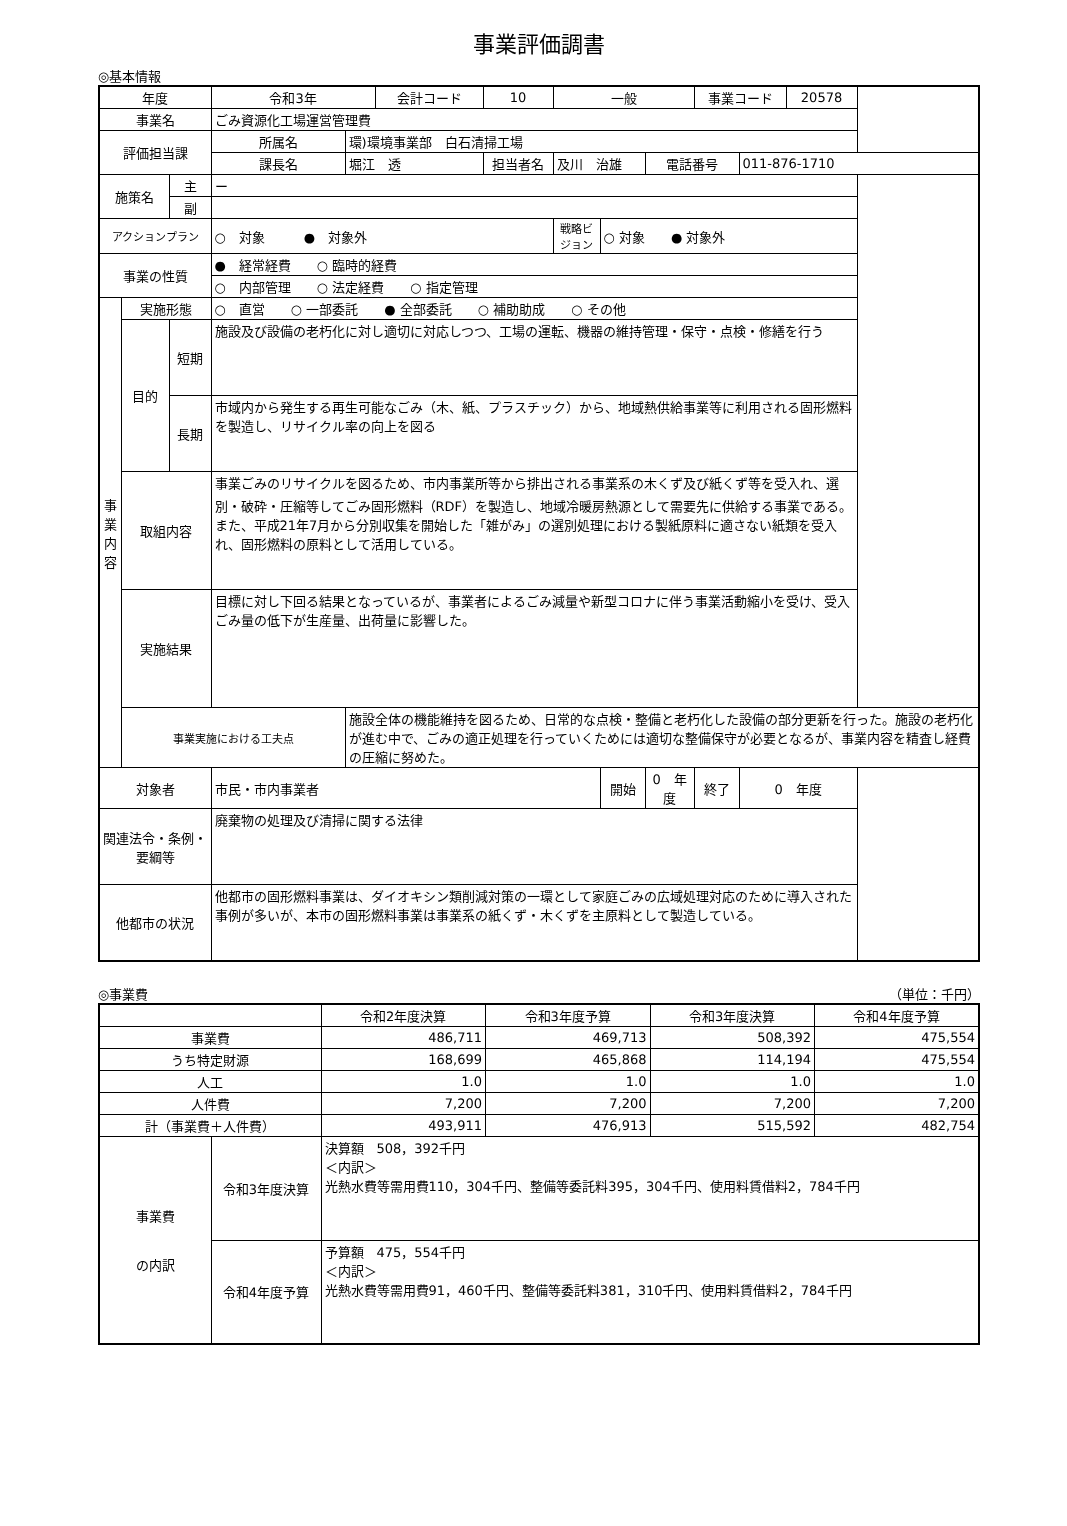事業評価調書
◎基本情報
| 年度 | | | 令和3年 | | 会計コード | 10 | 一般 | | | 事業コード | | 20578 |
| 事業名 | | | ごみ資源化工場運営管理費 | | | | | | | | | |
| 評価担当課 | | | 所属名 | 環)環境事業部 白石清掃工場 | | | | | | | | |
| | | | 課長名 | 堀江 透 | | 担当者名 | 及川 治雄 | | 電話番号 | | 011-876-1710 | |
| 施策名 | | 主 | ー | | | | | | | | | |
| | | 副 | | | | | | | | | | |
| アクションプラン | | | ○ 対象 ● 対象外 | | | | 戦略ビジョン | ○ 対象 ● 対象外 | | | | |
| 事業の性質 | | | ● 経常経費 ○ 臨時的経費 | | | | | | | | | |
| | | | ○ 内部管理 ○ 法定経費 ○ 指定管理 | | | | | | | | | |
| 事 業 内 容 | 実施形態 | | ○ 直営 ○ 一部委託 ● 全部委託 ○ 補助助成 ○ その他 | | | | | | | | | |
| | 目的 | 短期 | 施設及び設備の老朽化に対し適切に対応しつつ、工場の運転、機器の維持管理・保守・点検・修繕を行う | | | | | | | | | |
| | | 長期 | 市域内から発生する再生可能なごみ（木、紙、プラスチック）から、地域熱供給事業等に利用される固形燃料を製造し、リサイクル率の向上を図る | | | | | | | | | |
| | 取組内容 | | 事業ごみのリサイクルを図るため、市内事業所等から排出される事業系の木くず及び紙くず等を受入れ、選別・破砕・圧縮等してごみ固形燃料（RDF）を製造し、地域冷暖房熱源として需要先に供給する事業である。 また、平成21年7月から分別収集を開始した「雑がみ」の選別処理における製紙原料に適さない紙類を受入れ、固形燃料の原料として活用している。 | | | | | | | | | |
| | 実施結果 | | 目標に対し下回る結果となっているが、事業者によるごみ減量や新型コロナに伴う事業活動縮小を受け、受入ごみ量の低下が生産量、出荷量に影響した。 | | | | | | | | | |
| | 事業実施における工夫点 | | | 施設全体の機能維持を図るため、日常的な点検・整備と老朽化した設備の部分更新を行った。施設の老朽化が進む中で、ごみの適正処理を行っていくためには適切な整備保守が必要となるが、事業内容を精査し経費の圧縮に努めた。 | | | | | | | | |
| 対象者 | | | 市民・市内事業者 | | | | | 開始 | 0 年度 | 終了 | 0 年度 | |
| 関連法令・条例・要綱等 | | | 廃棄物の処理及び清掃に関する法律 | | | | | | | | | |
| 他都市の状況 | | | 他都市の固形燃料事業は、ダイオキシン類削減対策の一環として家庭ごみの広域処理対応のために導入された事例が多いが、本市の固形燃料事業は事業系の紙くず・木くずを主原料として製造している。 | | | | | | | | | |
◎事業費 （単位：千円）
| | | 令和2年度決算 | 令和3年度予算 | 令和3年度決算 | 令和4年度予算 |
| --- | --- | --- | --- | --- | --- |
| 事業費 | | 486,711 | 469,713 | 508,392 | 475,554 |
| うち特定財源 | | 168,699 | 465,868 | 114,194 | 475,554 |
| 人工 | | 1.0 | 1.0 | 1.0 | 1.0 |
| 人件費 | | 7,200 | 7,200 | 7,200 | 7,200 |
| 計（事業費＋人件費） | | 493,911 | 476,913 | 515,592 | 482,754 |
| 事業費 の内訳 | 令和3年度決算 | 決算額 508，392千円 ＜内訳＞ 光熱水費等需用費110，304千円、整備等委託料395，304千円、使用料賃借料2，784千円 | | | |
| | 令和4年度予算 | 予算額 475，554千円 ＜内訳＞ 光熱水費等需用費91，460千円、整備等委託料381，310千円、使用料賃借料2，784千円 | | | |